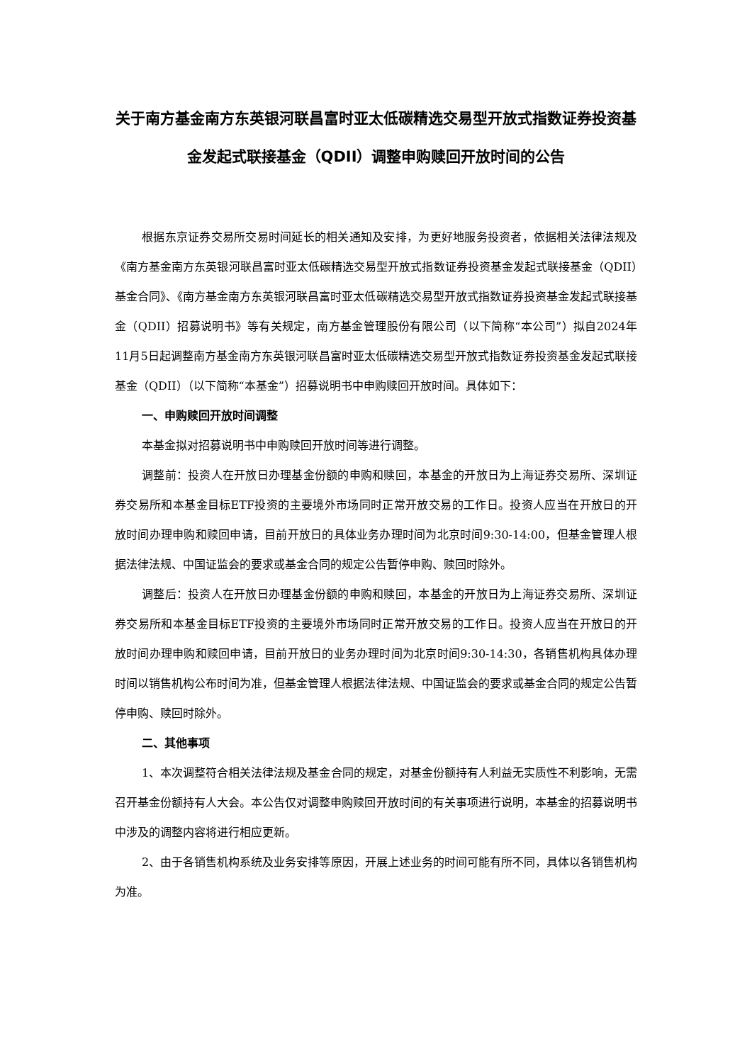关于南方基金南方东英银河联昌富时亚太低碳精选交易型开放式指数证券投资基金发起式联接基金（QDII）调整申购赎回开放时间的公告
根据东京证券交易所交易时间延长的相关通知及安排，为更好地服务投资者，依据相关法律法规及《南方基金南方东英银河联昌富时亚太低碳精选交易型开放式指数证券投资基金发起式联接基金（QDII）基金合同》、《南方基金南方东英银河联昌富时亚太低碳精选交易型开放式指数证券投资基金发起式联接基金（QDII）招募说明书》等有关规定，南方基金管理股份有限公司（以下简称“本公司”）拟自2024年11月5日起调整南方基金南方东英银河联昌富时亚太低碳精选交易型开放式指数证券投资基金发起式联接基金（QDII）（以下简称“本基金”）招募说明书中申购赎回开放时间。具体如下：
一、申购赎回开放时间调整
本基金拟对招募说明书中申购赎回开放时间等进行调整。
调整前：投资人在开放日办理基金份额的申购和赎回，本基金的开放日为上海证券交易所、深圳证券交易所和本基金目标ETF投资的主要境外市场同时正常开放交易的工作日。投资人应当在开放日的开放时间办理申购和赎回申请，目前开放日的具体业务办理时间为北京时间9:30-14:00，但基金管理人根据法律法规、中国证监会的要求或基金合同的规定公告暂停申购、赎回时除外。
调整后：投资人在开放日办理基金份额的申购和赎回，本基金的开放日为上海证券交易所、深圳证券交易所和本基金目标ETF投资的主要境外市场同时正常开放交易的工作日。投资人应当在开放日的开放时间办理申购和赎回申请，目前开放日的业务办理时间为北京时间9:30-14:30，各销售机构具体办理时间以销售机构公布时间为准，但基金管理人根据法律法规、中国证监会的要求或基金合同的规定公告暂停申购、赎回时除外。
二、其他事项
1、本次调整符合相关法律法规及基金合同的规定，对基金份额持有人利益无实质性不利影响，无需召开基金份额持有人大会。本公告仅对调整申购赎回开放时间的有关事项进行说明，本基金的招募说明书中涉及的调整内容将进行相应更新。
2、由于各销售机构系统及业务安排等原因，开展上述业务的时间可能有所不同，具体以各销售机构为准。